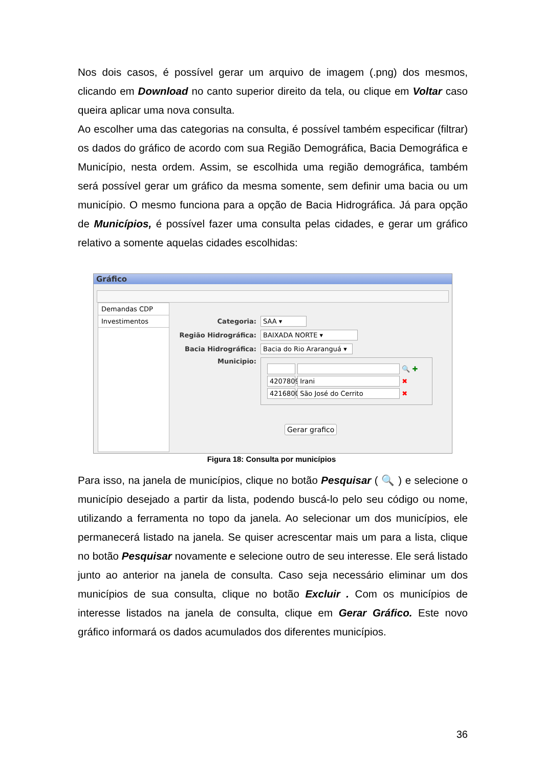Nos dois casos, é possível gerar um arquivo de imagem (.png) dos mesmos, clicando em Download no canto superior direito da tela, ou clique em Voltar caso queira aplicar uma nova consulta.
Ao escolher uma das categorias na consulta, é possível também especificar (filtrar) os dados do gráfico de acordo com sua Região Demográfica, Bacia Demográfica e Município, nesta ordem. Assim, se escolhida uma região demográfica, também será possível gerar um gráfico da mesma somente, sem definir uma bacia ou um município. O mesmo funciona para a opção de Bacia Hidrográfica. Já para opção de Municípios, é possível fazer uma consulta pelas cidades, e gerar um gráfico relativo a somente aquelas cidades escolhidas:
Gráfico
Demandas CDP
Investimentos
Categoria: SAA ▾
Região Hidrográfica: BAIXADA NORTE ▾
Bacia Hidrográfica: Bacia do Rio Araranguá ▾
Municipio:
🔍 ✚
4207809 Irani ✖
4216800 São José do Cerrito ✖
Gerar grafico
Figura 18: Consulta por municípios
Para isso, na janela de municípios, clique no botão Pesquisar ( 🔍 ) e selecione o município desejado a partir da lista, podendo buscá-lo pelo seu código ou nome, utilizando a ferramenta no topo da janela. Ao selecionar um dos municípios, ele permanecerá listado na janela. Se quiser acrescentar mais um para a lista, clique no botão Pesquisar novamente e selecione outro de seu interesse. Ele será listado junto ao anterior na janela de consulta. Caso seja necessário eliminar um dos municípios de sua consulta, clique no botão Excluir . Com os municípios de interesse listados na janela de consulta, clique em Gerar Gráfico. Este novo gráfico informará os dados acumulados dos diferentes municípios.
36